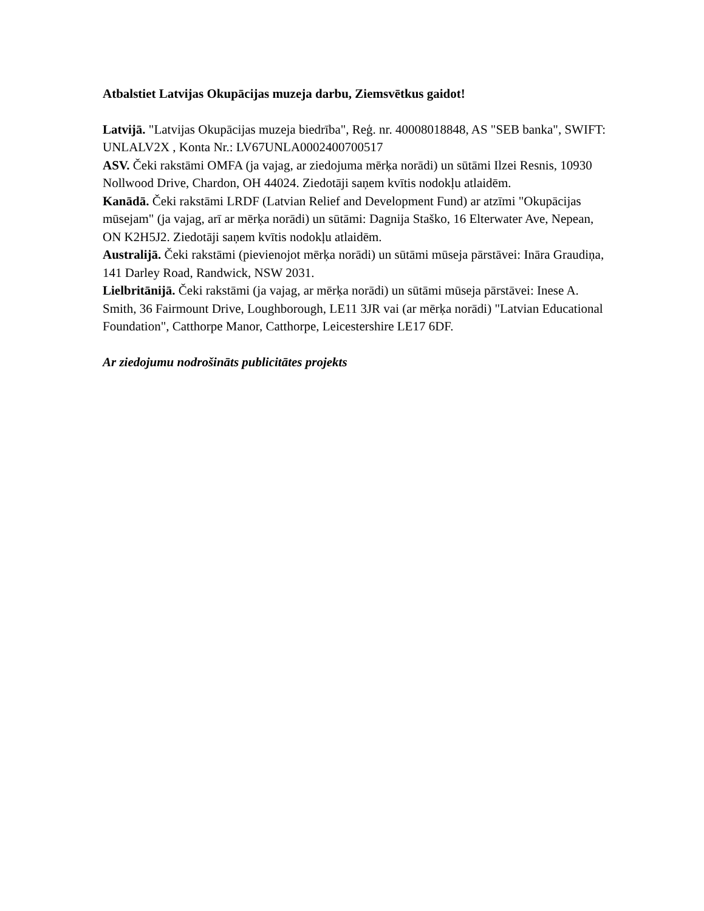Atbalstiet Latvijas Okupācijas muzeja darbu, Ziemsvētkus gaidot!
Latvijā. "Latvijas Okupācijas muzeja biedrība", Reģ. nr. 40008018848, AS "SEB banka", SWIFT: UNLALV2X , Konta Nr.: LV67UNLA0002400700517
ASV. Čeki rakstāmi OMFA (ja vajag, ar ziedojuma mērķa norādi) un sūtāmi Ilzei Resnis, 10930 Nollwood Drive, Chardon, OH 44024. Ziedotāji saņem kvītis nodokļu atlaidēm.
Kanādā. Čeki rakstāmi LRDF (Latvian Relief and Development Fund) ar atzīmi "Okupācijas mūsejam" (ja vajag, arī ar mērķa norādi) un sūtāmi: Dagnija Staško, 16 Elterwater Ave, Nepean, ON K2H5J2. Ziedotāji saņem kvītis nodokļu atlaidēm.
Australijā. Čeki rakstāmi (pievienojot mērķa norādi) un sūtāmi mūseja pārstāvei: Ināra Graudiņa, 141 Darley Road, Randwick, NSW 2031.
Lielbritānijā. Čeki rakstāmi (ja vajag, ar mērķa norādi) un sūtāmi mūseja pārstāvei: Inese A. Smith, 36 Fairmount Drive, Loughborough, LE11 3JR vai (ar mērķa norādi) "Latvian Educational Foundation", Catthorpe Manor, Catthorpe, Leicestershire LE17 6DF.
Ar ziedojumu nodrošināts publicitātes projekts